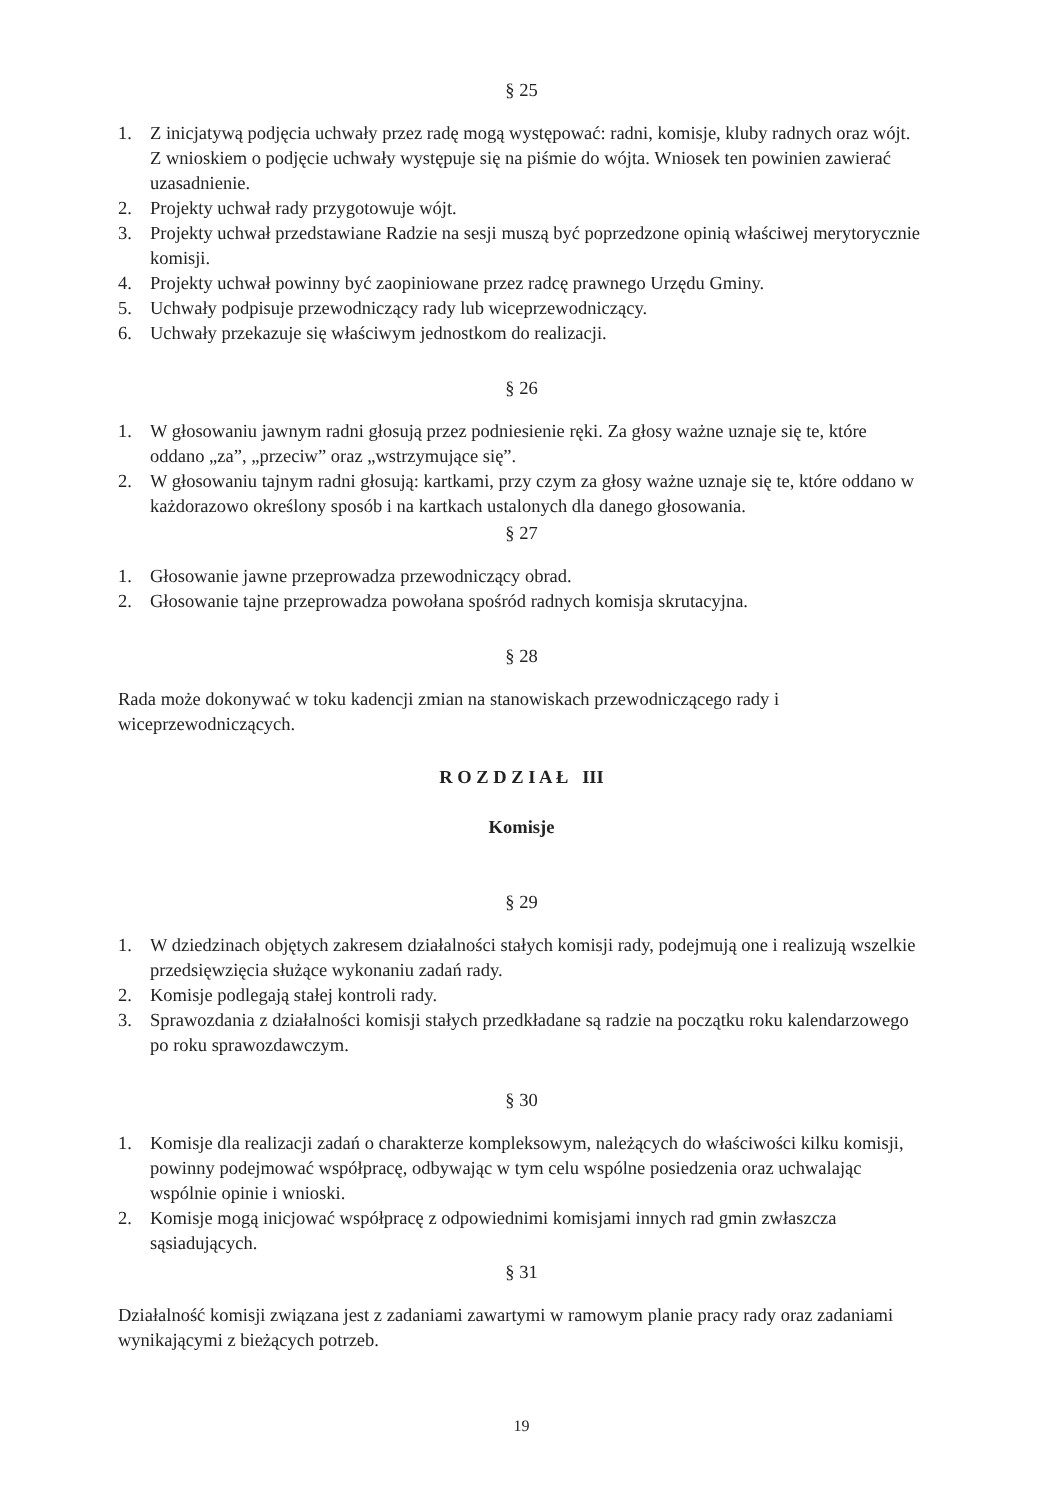§ 25
1. Z inicjatywą podjęcia uchwały przez radę mogą występować: radni, komisje, kluby radnych oraz wójt. Z wnioskiem o podjęcie uchwały występuje się na piśmie do wójta. Wniosek ten powinien zawierać uzasadnienie.
2. Projekty uchwał rady przygotowuje wójt.
3. Projekty uchwał przedstawiane Radzie na sesji muszą być poprzedzone opinią właściwej merytorycznie komisji.
4. Projekty uchwał powinny być zaopiniowane przez radcę prawnego Urzędu Gminy.
5. Uchwały podpisuje przewodniczący rady lub wiceprzewodniczący.
6. Uchwały przekazuje się właściwym jednostkom do realizacji.
§ 26
1. W głosowaniu jawnym radni głosują przez podniesienie ręki. Za głosy ważne uznaje się te, które oddano „za”, „przeciw” oraz „wstrzymujące się”.
2. W głosowaniu tajnym radni głosują: kartkami, przy czym za głosy ważne uznaje się te, które oddano w każdorazowo określony sposób i na kartkach ustalonych dla danego głosowania.
§ 27
1. Głosowanie jawne przeprowadza przewodniczący obrad.
2. Głosowanie tajne przeprowadza powołana spośród radnych komisja skrutacyjna.
§ 28
Rada może dokonywać w toku kadencji zmian na stanowiskach przewodniczącego rady i wiceprzewodniczących.
R O Z D Z I A Ł III
Komisje
§ 29
1. W dziedzinach objętych zakresem działalności stałych komisji rady, podejmują one i realizują wszelkie przedsięwzięcia służące wykonaniu zadań rady.
2. Komisje podlegają stałej kontroli rady.
3. Sprawozdania z działalności komisji stałych przedkładane są radzie na początku roku kalendarzowego po roku sprawozdawczym.
§ 30
1. Komisje dla realizacji zadań o charakterze kompleksowym, należących do właściwości kilku komisji, powinny podejmować współpracę, odbywając w tym celu wspólne posiedzenia oraz uchwalając wspólnie opinie i wnioski.
2. Komisje mogą inicjować współpracę z odpowiednimi komisjami innych rad gmin zwłaszcza sąsiadujących.
§ 31
Działalność komisji związana jest z zadaniami zawartymi w ramowym planie pracy rady oraz zadaniami wynikającymi z bieżących potrzeb.
19